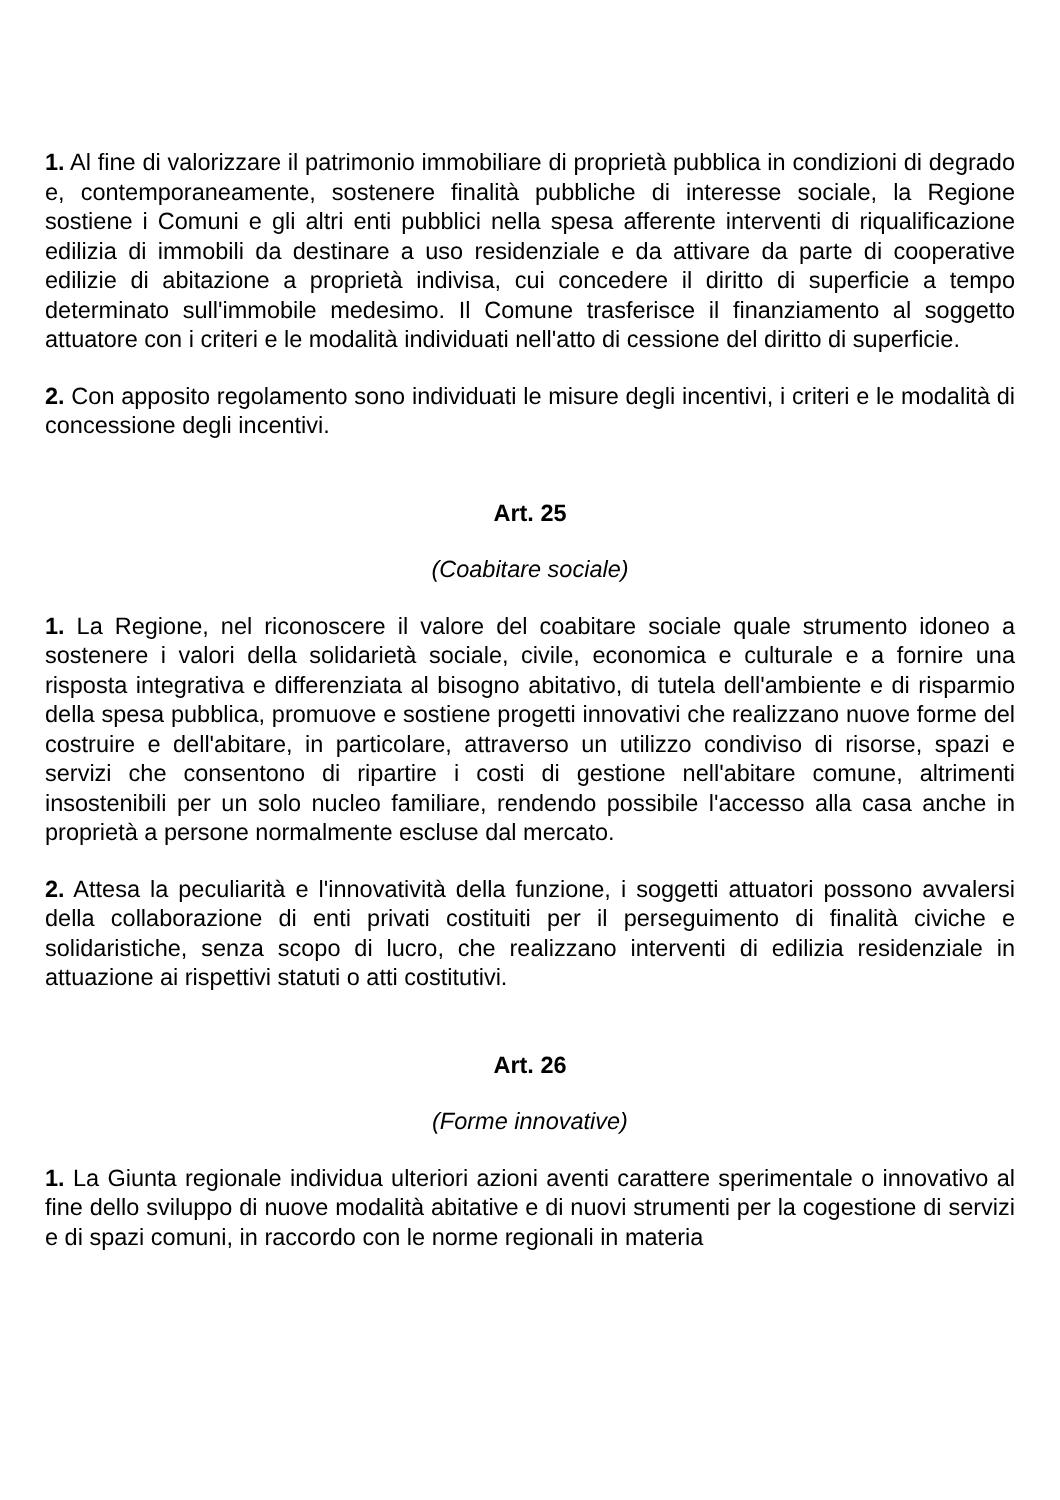1. Al fine di valorizzare il patrimonio immobiliare di proprietà pubblica in condizioni di degrado e, contemporaneamente, sostenere finalità pubbliche di interesse sociale, la Regione sostiene i Comuni e gli altri enti pubblici nella spesa afferente interventi di riqualificazione edilizia di immobili da destinare a uso residenziale e da attivare da parte di cooperative edilizie di abitazione a proprietà indivisa, cui concedere il diritto di superficie a tempo determinato sull'immobile medesimo. Il Comune trasferisce il finanziamento al soggetto attuatore con i criteri e le modalità individuati nell'atto di cessione del diritto di superficie.
2. Con apposito regolamento sono individuati le misure degli incentivi, i criteri e le modalità di concessione degli incentivi.
Art. 25
(Coabitare sociale)
1. La Regione, nel riconoscere il valore del coabitare sociale quale strumento idoneo a sostenere i valori della solidarietà sociale, civile, economica e culturale e a fornire una risposta integrativa e differenziata al bisogno abitativo, di tutela dell'ambiente e di risparmio della spesa pubblica, promuove e sostiene progetti innovativi che realizzano nuove forme del costruire e dell'abitare, in particolare, attraverso un utilizzo condiviso di risorse, spazi e servizi che consentono di ripartire i costi di gestione nell'abitare comune, altrimenti insostenibili per un solo nucleo familiare, rendendo possibile l'accesso alla casa anche in proprietà a persone normalmente escluse dal mercato.
2. Attesa la peculiarità e l'innovatività della funzione, i soggetti attuatori possono avvalersi della collaborazione di enti privati costituiti per il perseguimento di finalità civiche e solidaristiche, senza scopo di lucro, che realizzano interventi di edilizia residenziale in attuazione ai rispettivi statuti o atti costitutivi.
Art. 26
(Forme innovative)
1. La Giunta regionale individua ulteriori azioni aventi carattere sperimentale o innovativo al fine dello sviluppo di nuove modalità abitative e di nuovi strumenti per la cogestione di servizi e di spazi comuni, in raccordo con le norme regionali in materia